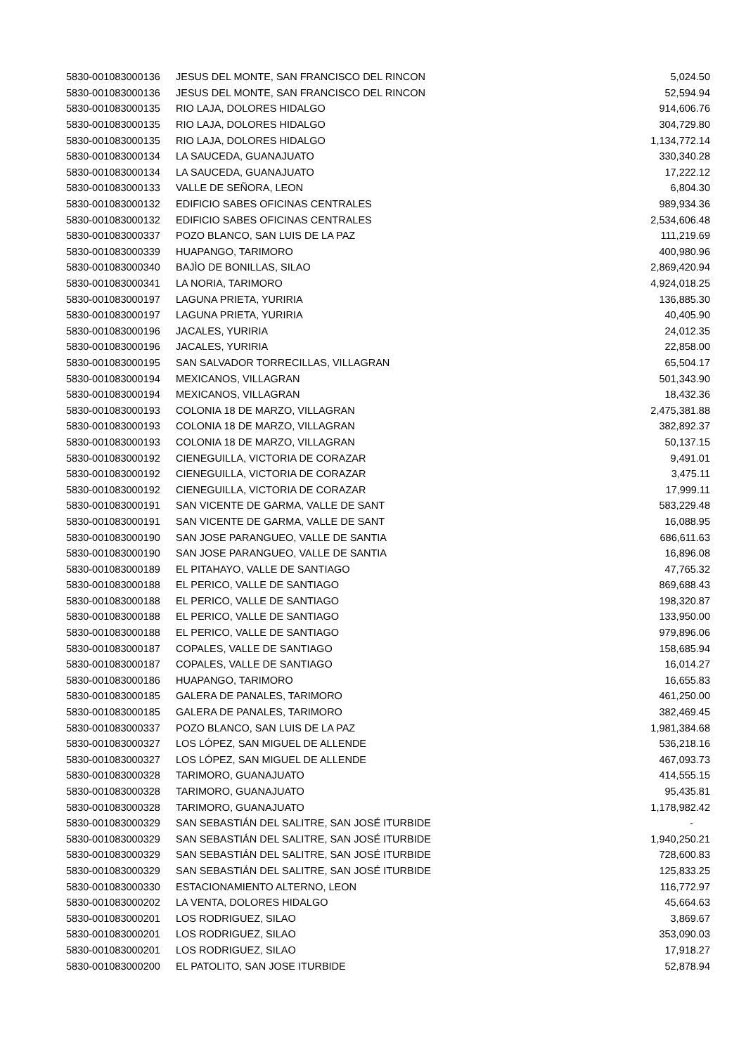| 5830-001083000136 | JESUS DEL MONTE, SAN FRANCISCO DEL RINCON | 5,024.50 |
| 5830-001083000136 | JESUS DEL MONTE, SAN FRANCISCO DEL RINCON | 52,594.94 |
| 5830-001083000135 | RIO LAJA, DOLORES HIDALGO | 914,606.76 |
| 5830-001083000135 | RIO LAJA, DOLORES HIDALGO | 304,729.80 |
| 5830-001083000135 | RIO LAJA, DOLORES HIDALGO | 1,134,772.14 |
| 5830-001083000134 | LA SAUCEDA, GUANAJUATO | 330,340.28 |
| 5830-001083000134 | LA SAUCEDA, GUANAJUATO | 17,222.12 |
| 5830-001083000133 | VALLE DE SEÑORA, LEON | 6,804.30 |
| 5830-001083000132 | EDIFICIO SABES OFICINAS CENTRALES | 989,934.36 |
| 5830-001083000132 | EDIFICIO SABES OFICINAS CENTRALES | 2,534,606.48 |
| 5830-001083000337 | POZO BLANCO, SAN LUIS DE LA PAZ | 111,219.69 |
| 5830-001083000339 | HUAPANGO, TARIMORO | 400,980.96 |
| 5830-001083000340 | BAJÌO DE BONILLAS, SILAO | 2,869,420.94 |
| 5830-001083000341 | LA NORIA, TARIMORO | 4,924,018.25 |
| 5830-001083000197 | LAGUNA PRIETA, YURIRIA | 136,885.30 |
| 5830-001083000197 | LAGUNA PRIETA, YURIRIA | 40,405.90 |
| 5830-001083000196 | JACALES, YURIRIA | 24,012.35 |
| 5830-001083000196 | JACALES, YURIRIA | 22,858.00 |
| 5830-001083000195 | SAN SALVADOR TORRECILLAS, VILLAGRAN | 65,504.17 |
| 5830-001083000194 | MEXICANOS, VILLAGRAN | 501,343.90 |
| 5830-001083000194 | MEXICANOS, VILLAGRAN | 18,432.36 |
| 5830-001083000193 | COLONIA 18 DE MARZO, VILLAGRAN | 2,475,381.88 |
| 5830-001083000193 | COLONIA 18 DE MARZO, VILLAGRAN | 382,892.37 |
| 5830-001083000193 | COLONIA 18 DE MARZO, VILLAGRAN | 50,137.15 |
| 5830-001083000192 | CIENEGUILLA, VICTORIA DE CORAZAR | 9,491.01 |
| 5830-001083000192 | CIENEGUILLA, VICTORIA DE CORAZAR | 3,475.11 |
| 5830-001083000192 | CIENEGUILLA, VICTORIA DE CORAZAR | 17,999.11 |
| 5830-001083000191 | SAN VICENTE DE GARMA, VALLE DE SANT | 583,229.48 |
| 5830-001083000191 | SAN VICENTE DE GARMA, VALLE DE SANT | 16,088.95 |
| 5830-001083000190 | SAN JOSE PARANGUEO, VALLE DE SANTIA | 686,611.63 |
| 5830-001083000190 | SAN JOSE PARANGUEO, VALLE DE SANTIA | 16,896.08 |
| 5830-001083000189 | EL PITAHAYO, VALLE DE SANTIAGO | 47,765.32 |
| 5830-001083000188 | EL PERICO, VALLE DE SANTIAGO | 869,688.43 |
| 5830-001083000188 | EL PERICO, VALLE DE SANTIAGO | 198,320.87 |
| 5830-001083000188 | EL PERICO, VALLE DE SANTIAGO | 133,950.00 |
| 5830-001083000188 | EL PERICO, VALLE DE SANTIAGO | 979,896.06 |
| 5830-001083000187 | COPALES, VALLE DE SANTIAGO | 158,685.94 |
| 5830-001083000187 | COPALES, VALLE DE SANTIAGO | 16,014.27 |
| 5830-001083000186 | HUAPANGO, TARIMORO | 16,655.83 |
| 5830-001083000185 | GALERA DE PANALES, TARIMORO | 461,250.00 |
| 5830-001083000185 | GALERA DE PANALES, TARIMORO | 382,469.45 |
| 5830-001083000337 | POZO BLANCO, SAN LUIS DE LA PAZ | 1,981,384.68 |
| 5830-001083000327 | LOS LÓPEZ, SAN MIGUEL DE ALLENDE | 536,218.16 |
| 5830-001083000327 | LOS LÓPEZ, SAN MIGUEL DE ALLENDE | 467,093.73 |
| 5830-001083000328 | TARIMORO, GUANAJUATO | 414,555.15 |
| 5830-001083000328 | TARIMORO, GUANAJUATO | 95,435.81 |
| 5830-001083000328 | TARIMORO, GUANAJUATO | 1,178,982.42 |
| 5830-001083000329 | SAN SEBASTIÁN DEL SALITRE, SAN JOSÉ ITURBIDE | - |
| 5830-001083000329 | SAN SEBASTIÁN DEL SALITRE, SAN JOSÉ ITURBIDE | 1,940,250.21 |
| 5830-001083000329 | SAN SEBASTIÁN DEL SALITRE, SAN JOSÉ ITURBIDE | 728,600.83 |
| 5830-001083000329 | SAN SEBASTIÁN DEL SALITRE, SAN JOSÉ ITURBIDE | 125,833.25 |
| 5830-001083000330 | ESTACIONAMIENTO ALTERNO, LEON | 116,772.97 |
| 5830-001083000202 | LA VENTA, DOLORES HIDALGO | 45,664.63 |
| 5830-001083000201 | LOS RODRIGUEZ, SILAO | 3,869.67 |
| 5830-001083000201 | LOS RODRIGUEZ, SILAO | 353,090.03 |
| 5830-001083000201 | LOS RODRIGUEZ, SILAO | 17,918.27 |
| 5830-001083000200 | EL PATOLITO, SAN JOSE ITURBIDE | 52,878.94 |